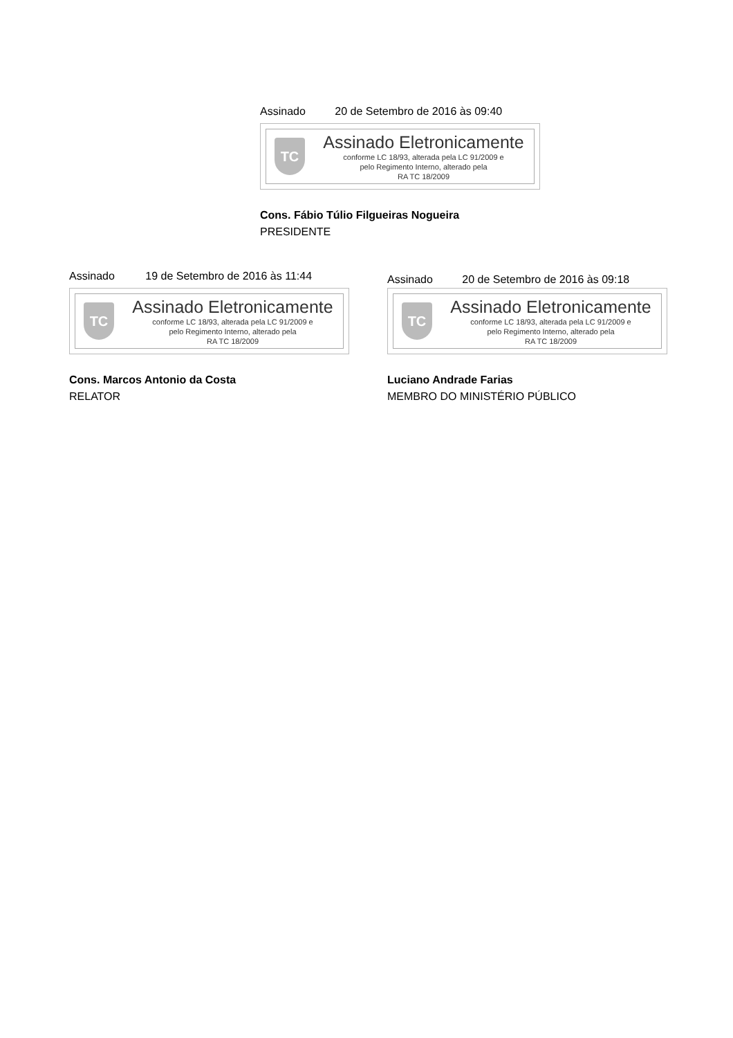Assinado 20 de Setembro de 2016 às 09:40
TC
Assinado Eletronicamente
conforme LC 18/93, alterada pela LC 91/2009 e
pelo Regimento Interno, alterado pela
RA TC 18/2009
Cons. Fábio Túlio Filgueiras Nogueira
PRESIDENTE
Assinado 19 de Setembro de 2016 às 11:44
TC
Assinado Eletronicamente
conforme LC 18/93, alterada pela LC 91/2009 e
pelo Regimento Interno, alterado pela
RA TC 18/2009
Cons. Marcos Antonio da Costa
RELATOR
Assinado 20 de Setembro de 2016 às 09:18
TC
Assinado Eletronicamente
conforme LC 18/93, alterada pela LC 91/2009 e
pelo Regimento Interno, alterado pela
RA TC 18/2009
Luciano Andrade Farias
MEMBRO DO MINISTÉRIO PÚBLICO